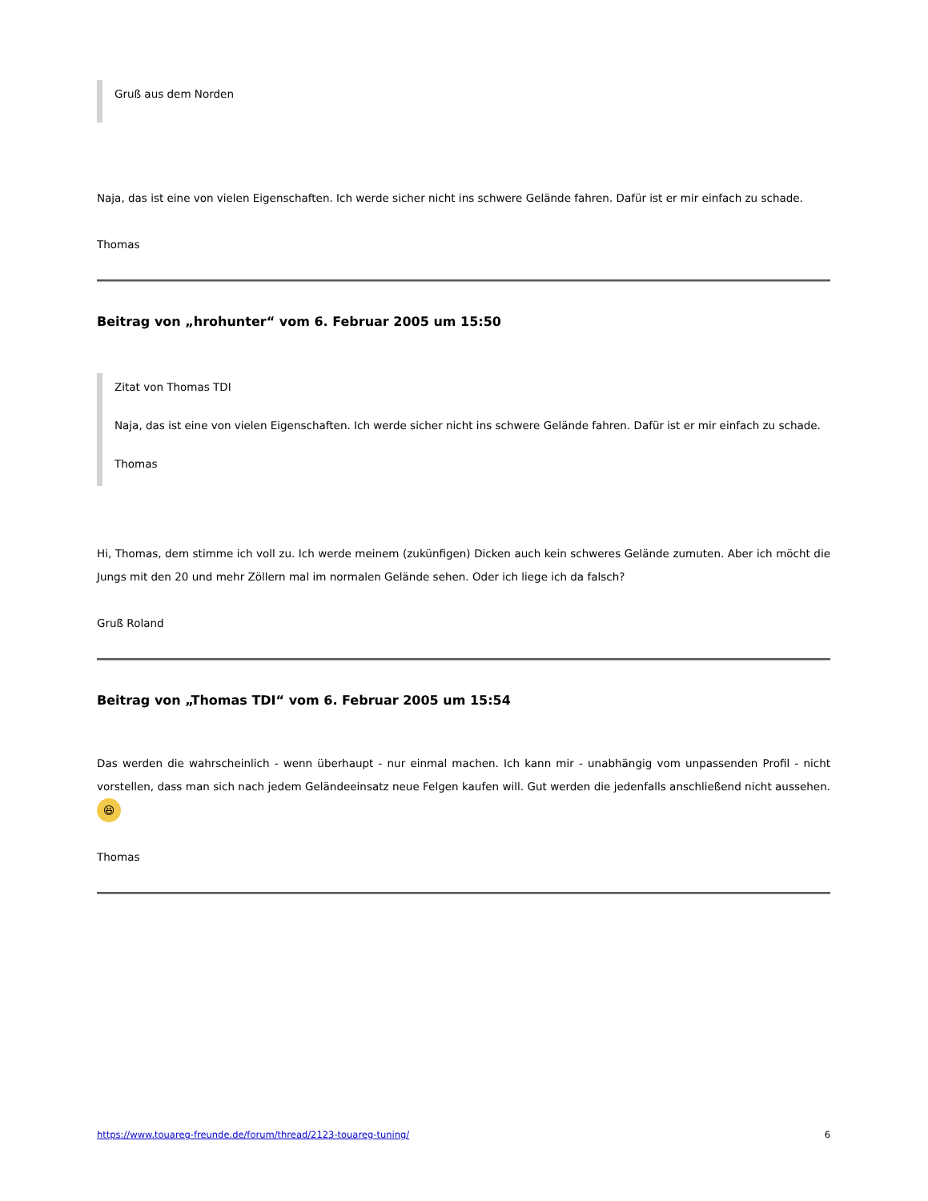Gruß aus dem Norden
Naja, das ist eine von vielen Eigenschaften. Ich werde sicher nicht ins schwere Gelände fahren. Dafür ist er mir einfach zu schade.
Thomas
Beitrag von „hrohunter“ vom 6. Februar 2005 um 15:50
Zitat von Thomas TDI
Naja, das ist eine von vielen Eigenschaften. Ich werde sicher nicht ins schwere Gelände fahren. Dafür ist er mir einfach zu schade.
Thomas
Hi, Thomas, dem stimme ich voll zu. Ich werde meinem (zukünfigen) Dicken auch kein schweres Gelände zumuten. Aber ich möcht die Jungs mit den 20 und mehr Zöllern mal im normalen Gelände sehen. Oder ich liege ich da falsch?
Gruß Roland
Beitrag von „Thomas TDI“ vom 6. Februar 2005 um 15:54
Das werden die wahrscheinlich - wenn überhaupt - nur einmal machen. Ich kann mir - unabhängig vom unpassenden Profil - nicht vorstellen, dass man sich nach jedem Geländeeinsatz neue Felgen kaufen will. Gut werden die jedenfalls anschließend nicht aussehen. 😆
Thomas
https://www.touareg-freunde.de/forum/thread/2123-touareg-tuning/ 6